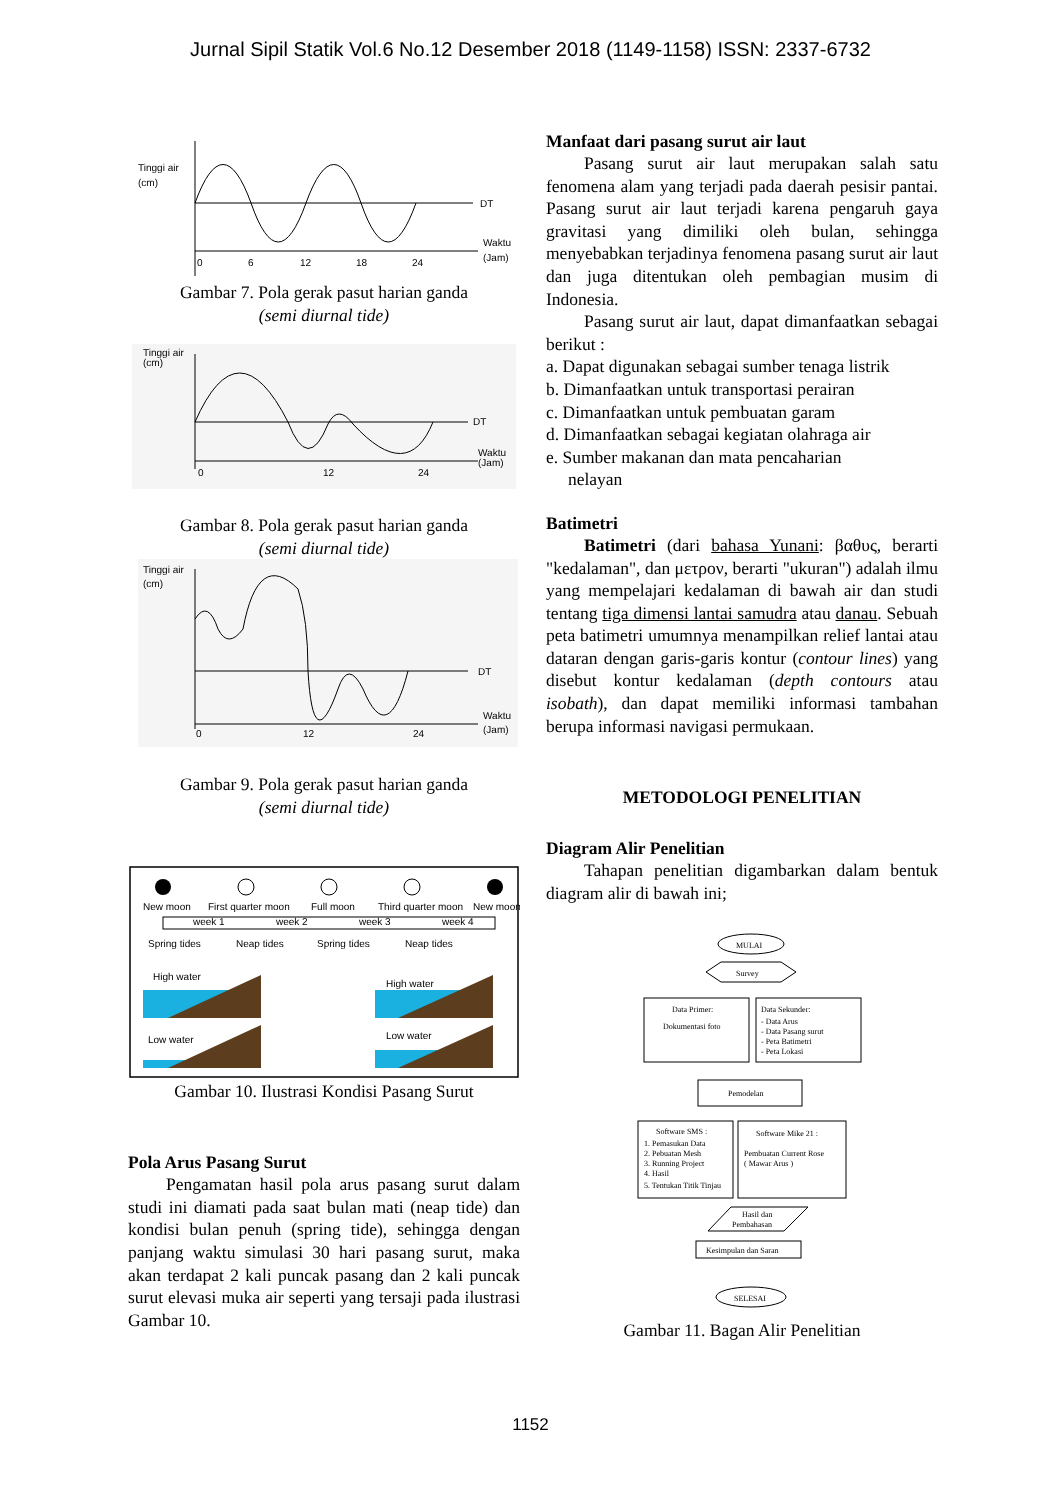Jurnal Sipil Statik Vol.6 No.12 Desember 2018 (1149-1158) ISSN: 2337-6732
Tinggi air
(cm)
DT
Waktu
(Jam)
0
6
12
18
24
Gambar 7. Pola gerak pasut harian ganda
(semi diurnal tide)
Tinggi air
(cm)
DT
Waktu
(Jam)
0
12
24
Gambar 8. Pola gerak pasut harian ganda
(semi diurnal tide)
Tinggi air
(cm)
DT
Waktu
(Jam)
0
12
24
Gambar 9. Pola gerak pasut harian ganda
(semi diurnal tide)
New moon
First quarter moon
Full moon
Third quarter moon
New moon
week 1
week 2
week 3
week 4
High water
High water
Low water
Low water
Spring tides
Neap tides
Spring tides
Neap tides
Gambar 10. Ilustrasi Kondisi Pasang Surut
Pola Arus Pasang Surut
Pengamatan hasil pola arus pasang surut dalam studi ini diamati pada saat bulan mati (neap tide) dan kondisi bulan penuh (spring tide), sehingga dengan panjang waktu simulasi 30 hari pasang surut, maka akan terdapat 2 kali puncak pasang dan 2 kali puncak surut elevasi muka air seperti yang tersaji pada ilustrasi Gambar 10.
Manfaat dari pasang surut air laut
Pasang surut air laut merupakan salah satu fenomena alam yang terjadi pada daerah pesisir pantai. Pasang surut air laut terjadi karena pengaruh gaya gravitasi yang dimiliki oleh bulan, sehingga menyebabkan terjadinya fenomena pasang surut air laut dan juga ditentukan oleh pembagian musim di Indonesia.
Pasang surut air laut, dapat dimanfaatkan sebagai berikut :
a. Dapat digunakan sebagai sumber tenaga listrik
b. Dimanfaatkan untuk transportasi perairan
c. Dimanfaatkan untuk pembuatan garam
d. Dimanfaatkan sebagai kegiatan olahraga air
e. Sumber makanan dan mata pencaharian
nelayan
Batimetri
Batimetri (dari bahasa Yunani: βαθυς, berarti "kedalaman", dan μετρον, berarti "ukuran") adalah ilmu yang mempelajari kedalaman di bawah air dan studi tentang tiga dimensi lantai samudra atau danau. Sebuah peta batimetri umumnya menampilkan relief lantai atau dataran dengan garis-garis kontur (contour lines) yang disebut kontur kedalaman (depth contours atau isobath), dan dapat memiliki informasi tambahan berupa informasi navigasi permukaan.
METODOLOGI PENELITIAN
Diagram Alir Penelitian
Tahapan penelitian digambarkan dalam bentuk diagram alir di bawah ini;
MULAI
Survey
Data Primer:
Dokumentasi foto
Data Sekunder:
- Data Arus
- Data Pasang surut
- Peta Batimetri
- Peta Lokasi
Pemodelan
Software SMS :
1. Pemasukan Data
2. Pebuatan Mesh
3. Running Project
4. Hasil
5. Tentukan Titik Tinjau
Software Mike 21 :
Pembuatan Current Rose
( Mawar Arus )
Hasil dan
Pembahasan
Kesimpulan dan Saran
SELESAI
Gambar 11. Bagan Alir Penelitian
1152